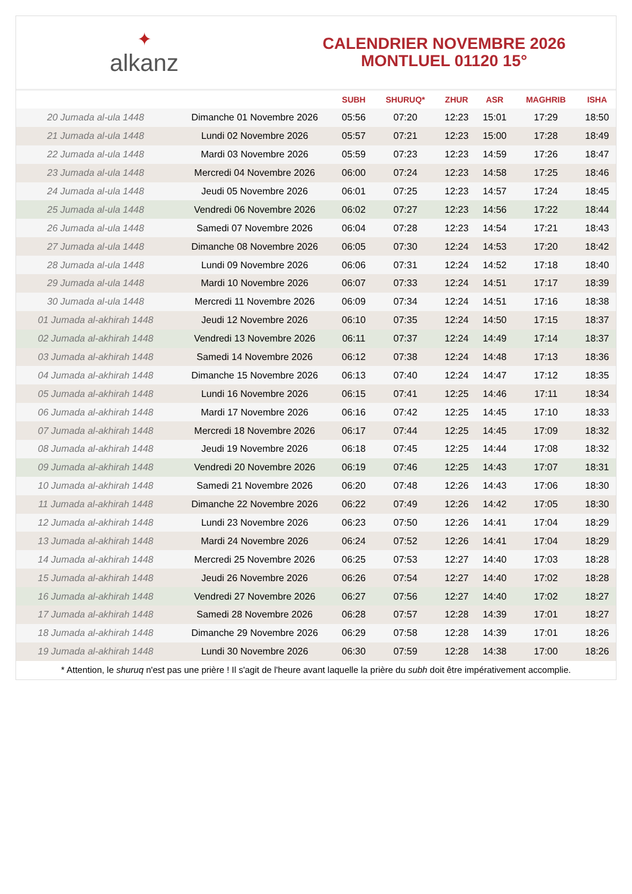✦
alkanz
CALENDRIER NOVEMBRE 2026
MONTLUEL 01120 15°
| | | SUBH | SHURUQ* | ZHUR | ASR | MAGHRIB | ISHA |
| --- | --- | --- | --- | --- | --- | --- | --- |
| 20 Jumada al-ula 1448 | Dimanche 01 Novembre 2026 | 05:56 | 07:20 | 12:23 | 15:01 | 17:29 | 18:50 |
| 21 Jumada al-ula 1448 | Lundi 02 Novembre 2026 | 05:57 | 07:21 | 12:23 | 15:00 | 17:28 | 18:49 |
| 22 Jumada al-ula 1448 | Mardi 03 Novembre 2026 | 05:59 | 07:23 | 12:23 | 14:59 | 17:26 | 18:47 |
| 23 Jumada al-ula 1448 | Mercredi 04 Novembre 2026 | 06:00 | 07:24 | 12:23 | 14:58 | 17:25 | 18:46 |
| 24 Jumada al-ula 1448 | Jeudi 05 Novembre 2026 | 06:01 | 07:25 | 12:23 | 14:57 | 17:24 | 18:45 |
| 25 Jumada al-ula 1448 | Vendredi 06 Novembre 2026 | 06:02 | 07:27 | 12:23 | 14:56 | 17:22 | 18:44 |
| 26 Jumada al-ula 1448 | Samedi 07 Novembre 2026 | 06:04 | 07:28 | 12:23 | 14:54 | 17:21 | 18:43 |
| 27 Jumada al-ula 1448 | Dimanche 08 Novembre 2026 | 06:05 | 07:30 | 12:24 | 14:53 | 17:20 | 18:42 |
| 28 Jumada al-ula 1448 | Lundi 09 Novembre 2026 | 06:06 | 07:31 | 12:24 | 14:52 | 17:18 | 18:40 |
| 29 Jumada al-ula 1448 | Mardi 10 Novembre 2026 | 06:07 | 07:33 | 12:24 | 14:51 | 17:17 | 18:39 |
| 30 Jumada al-ula 1448 | Mercredi 11 Novembre 2026 | 06:09 | 07:34 | 12:24 | 14:51 | 17:16 | 18:38 |
| 01 Jumada al-akhirah 1448 | Jeudi 12 Novembre 2026 | 06:10 | 07:35 | 12:24 | 14:50 | 17:15 | 18:37 |
| 02 Jumada al-akhirah 1448 | Vendredi 13 Novembre 2026 | 06:11 | 07:37 | 12:24 | 14:49 | 17:14 | 18:37 |
| 03 Jumada al-akhirah 1448 | Samedi 14 Novembre 2026 | 06:12 | 07:38 | 12:24 | 14:48 | 17:13 | 18:36 |
| 04 Jumada al-akhirah 1448 | Dimanche 15 Novembre 2026 | 06:13 | 07:40 | 12:24 | 14:47 | 17:12 | 18:35 |
| 05 Jumada al-akhirah 1448 | Lundi 16 Novembre 2026 | 06:15 | 07:41 | 12:25 | 14:46 | 17:11 | 18:34 |
| 06 Jumada al-akhirah 1448 | Mardi 17 Novembre 2026 | 06:16 | 07:42 | 12:25 | 14:45 | 17:10 | 18:33 |
| 07 Jumada al-akhirah 1448 | Mercredi 18 Novembre 2026 | 06:17 | 07:44 | 12:25 | 14:45 | 17:09 | 18:32 |
| 08 Jumada al-akhirah 1448 | Jeudi 19 Novembre 2026 | 06:18 | 07:45 | 12:25 | 14:44 | 17:08 | 18:32 |
| 09 Jumada al-akhirah 1448 | Vendredi 20 Novembre 2026 | 06:19 | 07:46 | 12:25 | 14:43 | 17:07 | 18:31 |
| 10 Jumada al-akhirah 1448 | Samedi 21 Novembre 2026 | 06:20 | 07:48 | 12:26 | 14:43 | 17:06 | 18:30 |
| 11 Jumada al-akhirah 1448 | Dimanche 22 Novembre 2026 | 06:22 | 07:49 | 12:26 | 14:42 | 17:05 | 18:30 |
| 12 Jumada al-akhirah 1448 | Lundi 23 Novembre 2026 | 06:23 | 07:50 | 12:26 | 14:41 | 17:04 | 18:29 |
| 13 Jumada al-akhirah 1448 | Mardi 24 Novembre 2026 | 06:24 | 07:52 | 12:26 | 14:41 | 17:04 | 18:29 |
| 14 Jumada al-akhirah 1448 | Mercredi 25 Novembre 2026 | 06:25 | 07:53 | 12:27 | 14:40 | 17:03 | 18:28 |
| 15 Jumada al-akhirah 1448 | Jeudi 26 Novembre 2026 | 06:26 | 07:54 | 12:27 | 14:40 | 17:02 | 18:28 |
| 16 Jumada al-akhirah 1448 | Vendredi 27 Novembre 2026 | 06:27 | 07:56 | 12:27 | 14:40 | 17:02 | 18:27 |
| 17 Jumada al-akhirah 1448 | Samedi 28 Novembre 2026 | 06:28 | 07:57 | 12:28 | 14:39 | 17:01 | 18:27 |
| 18 Jumada al-akhirah 1448 | Dimanche 29 Novembre 2026 | 06:29 | 07:58 | 12:28 | 14:39 | 17:01 | 18:26 |
| 19 Jumada al-akhirah 1448 | Lundi 30 Novembre 2026 | 06:30 | 07:59 | 12:28 | 14:38 | 17:00 | 18:26 |
* Attention, le shuruq n'est pas une prière ! Il s'agit de l'heure avant laquelle la prière du subh doit être impérativement accomplie.